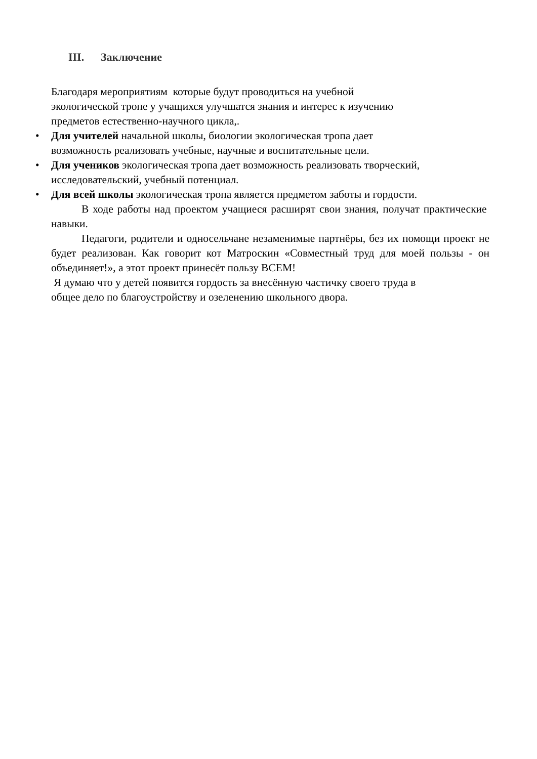III. Заключение
Благодаря мероприятиям которые будут проводиться на учебной
экологической тропе у учащихся улучшатся знания и интерес к изучению
предметов естественно-научного цикла,.
• Для учителей начальной школы, биологии экологическая тропа дает
возможность реализовать учебные, научные и воспитательные цели.
• Для учеников экологическая тропа дает возможность реализовать творческий,
исследовательский, учебный потенциал.
• Для всей школы экологическая тропа является предметом заботы и гордости.
В ходе работы над проектом учащиеся расширят свои знания, получат практические навыки.
Педагоги, родители и односельчане незаменимые партнёры, без их помощи проект не будет реализован. Как говорит кот Матроскин «Совместный труд для моей пользы - он объединяет!», а этот проект принесёт пользу ВСЕМ!
Я думаю что у детей появится гордость за внесённую частичку своего труда в
общее дело по благоустройству и озеленению школьного двора.